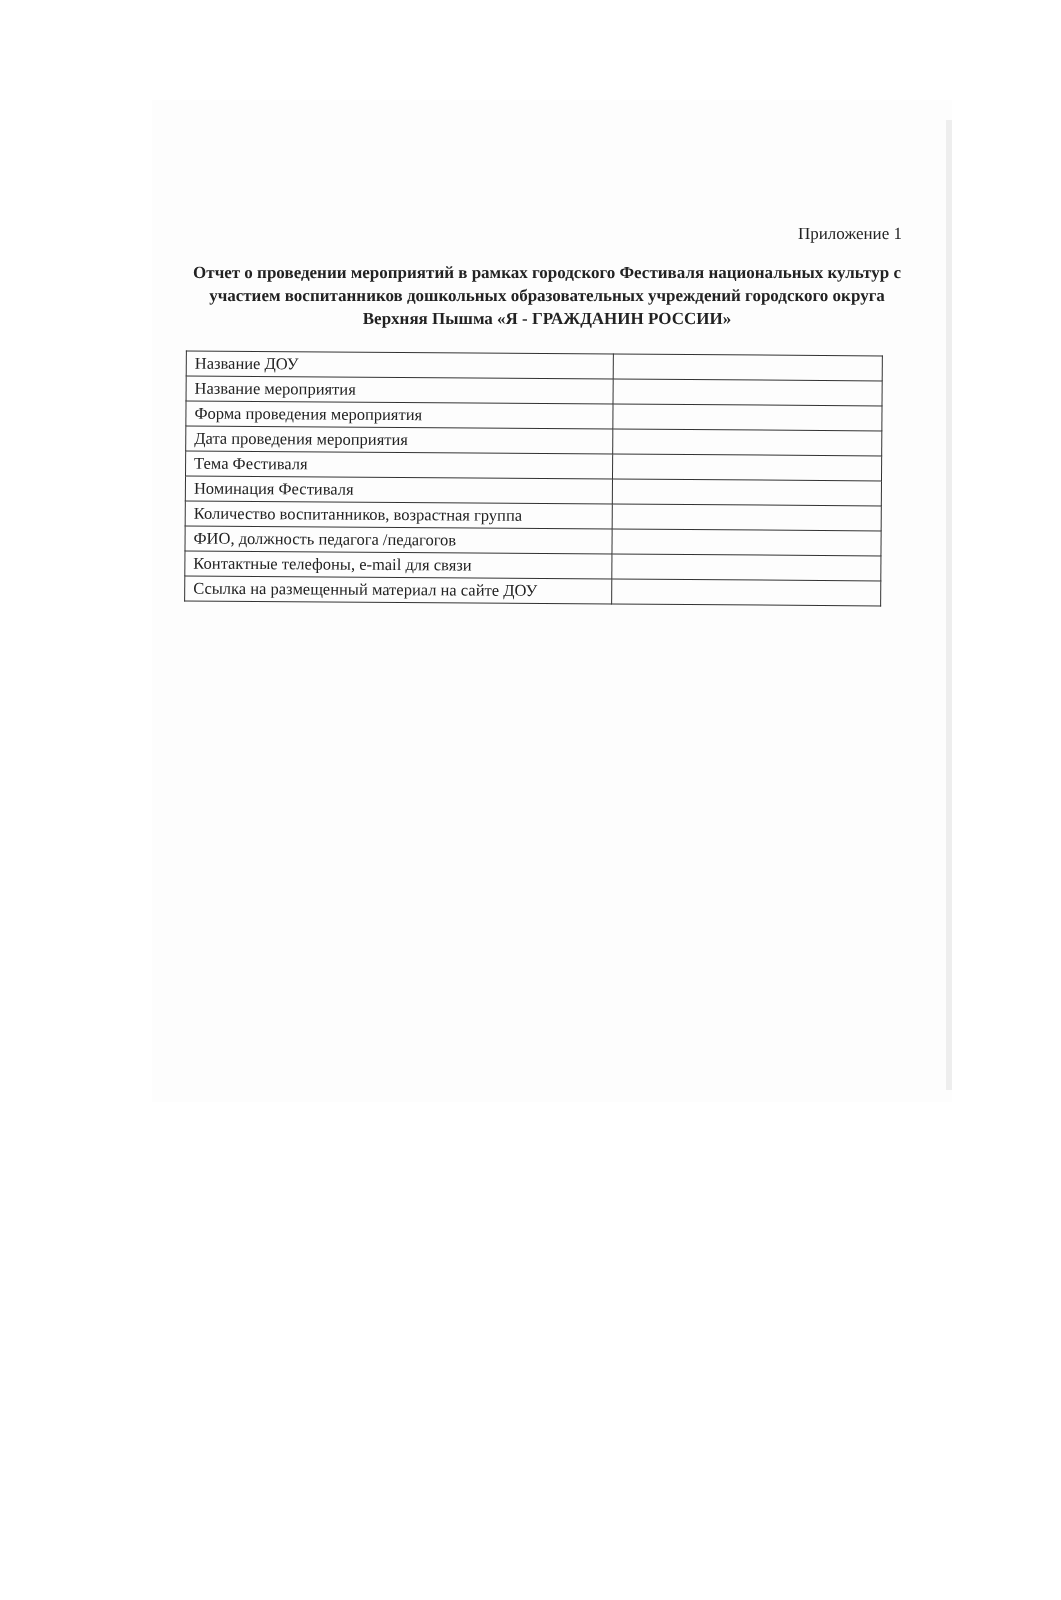Приложение 1
Отчет о проведении мероприятий в рамках городского Фестиваля национальных культур с участием воспитанников дошкольных образовательных учреждений городского округа Верхняя Пышма «Я - ГРАЖДАНИН РОССИИ»
| Название ДОУ | |
| Название мероприятия | |
| Форма проведения мероприятия | |
| Дата проведения мероприятия | |
| Тема Фестиваля | |
| Номинация Фестиваля | |
| Количество воспитанников, возрастная группа | |
| ФИО, должность педагога /педагогов | |
| Контактные телефоны, e-mail для связи | |
| Ссылка на размещенный материал на сайте ДОУ | |